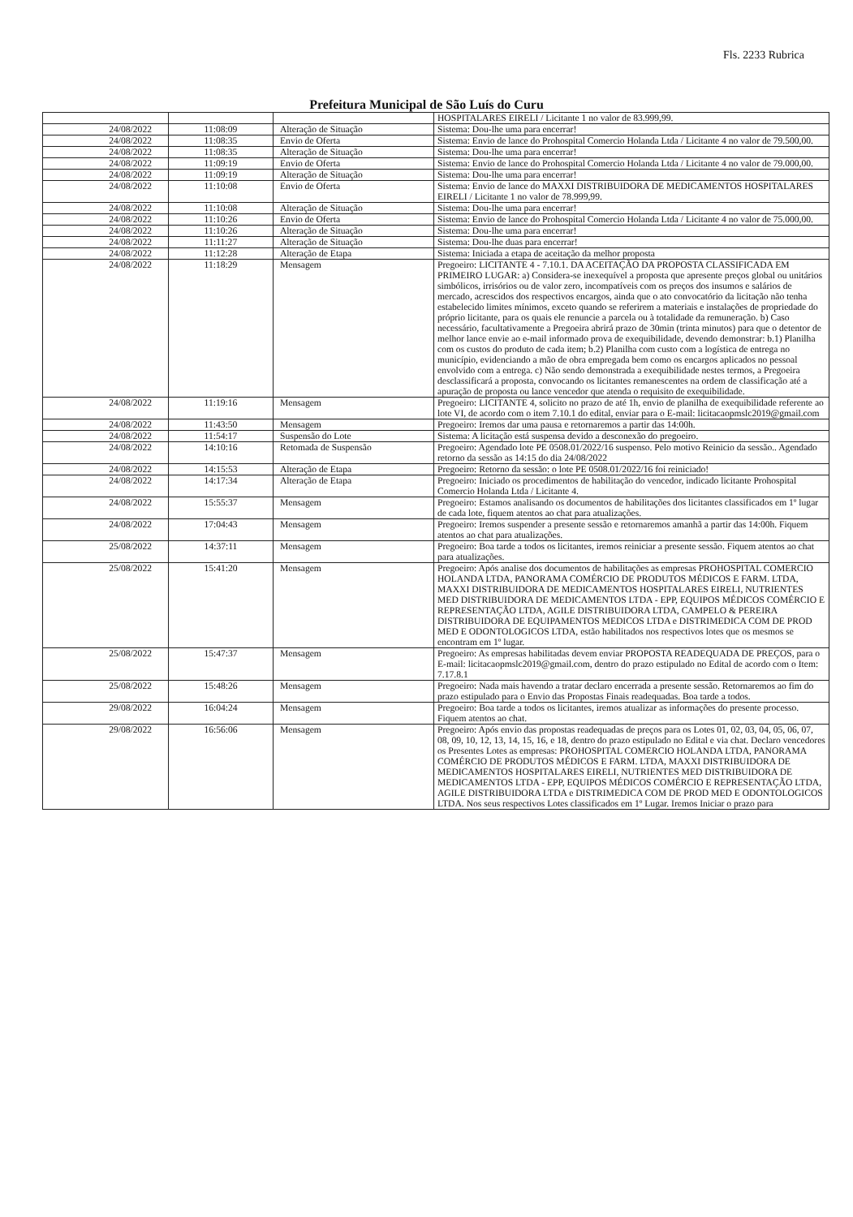Fls. 2233 Rubrica
Prefeitura Municipal de São Luís do Curu
| | | | HOSPITALARES EIRELI / Licitante 1 no valor de 83.999,99. |
| 24/08/2022 | 11:08:09 | Alteração de Situação | Sistema: Dou-lhe uma para encerrar! |
| 24/08/2022 | 11:08:35 | Envio de Oferta | Sistema: Envio de lance do Prohospital Comercio Holanda Ltda / Licitante 4 no valor de 79.500,00. |
| 24/08/2022 | 11:08:35 | Alteração de Situação | Sistema: Dou-lhe uma para encerrar! |
| 24/08/2022 | 11:09:19 | Envio de Oferta | Sistema: Envio de lance do Prohospital Comercio Holanda Ltda / Licitante 4 no valor de 79.000,00. |
| 24/08/2022 | 11:09:19 | Alteração de Situação | Sistema: Dou-lhe uma para encerrar! |
| 24/08/2022 | 11:10:08 | Envio de Oferta | Sistema: Envio de lance do MAXXI DISTRIBUIDORA DE MEDICAMENTOS HOSPITALARES EIRELI / Licitante 1 no valor de 78.999,99. |
| 24/08/2022 | 11:10:08 | Alteração de Situação | Sistema: Dou-lhe uma para encerrar! |
| 24/08/2022 | 11:10:26 | Envio de Oferta | Sistema: Envio de lance do Prohospital Comercio Holanda Ltda / Licitante 4 no valor de 75.000,00. |
| 24/08/2022 | 11:10:26 | Alteração de Situação | Sistema: Dou-lhe uma para encerrar! |
| 24/08/2022 | 11:11:27 | Alteração de Situação | Sistema: Dou-lhe duas para encerrar! |
| 24/08/2022 | 11:12:28 | Alteração de Etapa | Sistema: Iniciada a etapa de aceitação da melhor proposta |
| 24/08/2022 | 11:18:29 | Mensagem | Pregoeiro: LICITANTE 4 - 7.10.1. DA ACEITAÇÃO DA PROPOSTA CLASSIFICADA EM PRIMEIRO LUGAR: a) Considera-se inexequível a proposta que apresente preços global ou unitários simbólicos, irrisórios ou de valor zero, incompatíveis com os preços dos insumos e salários de mercado, acrescidos dos respectivos encargos, ainda que o ato convocatório da licitação não tenha estabelecido limites mínimos, exceto quando se referirem a materiais e instalações de propriedade do próprio licitante, para os quais ele renuncie a parcela ou à totalidade da remuneração. b) Caso necessário, facultativamente a Pregoeira abrirá prazo de 30min (trinta minutos) para que o detentor de melhor lance envie ao e-mail informado prova de exequibilidade, devendo demonstrar: b.1) Planilha com os custos do produto de cada item; b.2) Planilha com custo com a logística de entrega no município, evidenciando a mão de obra empregada bem como os encargos aplicados no pessoal envolvido com a entrega. c) Não sendo demonstrada a exequibilidade nestes termos, a Pregoeira desclassificará a proposta, convocando os licitantes remanescentes na ordem de classificação até a apuração de proposta ou lance vencedor que atenda o requisito de exequibilidade. |
| 24/08/2022 | 11:19:16 | Mensagem | Pregoeiro: LICITANTE 4, solicito no prazo de até 1h, envio de planilha de exequibilidade referente ao lote VI, de acordo com o item 7.10.1 do edital, enviar para o E-mail: licitacaopmslc2019@gmail.com |
| 24/08/2022 | 11:43:50 | Mensagem | Pregoeiro: Iremos dar uma pausa e retornaremos a partir das 14:00h. |
| 24/08/2022 | 11:54:17 | Suspensão do Lote | Sistema: A licitação está suspensa devido a desconexão do pregoeiro. |
| 24/08/2022 | 14:10:16 | Retomada de Suspensão | Pregoeiro: Agendado lote PE 0508.01/2022/16 suspenso. Pelo motivo Reinicio da sessão.. Agendado retorno da sessão as 14:15 do dia 24/08/2022 |
| 24/08/2022 | 14:15:53 | Alteração de Etapa | Pregoeiro: Retorno da sessão: o lote PE 0508.01/2022/16 foi reiniciado! |
| 24/08/2022 | 14:17:34 | Alteração de Etapa | Pregoeiro: Iniciado os procedimentos de habilitação do vencedor, indicado licitante Prohospital Comercio Holanda Ltda / Licitante 4. |
| 24/08/2022 | 15:55:37 | Mensagem | Pregoeiro: Estamos analisando os documentos de habilitações dos licitantes classificados em 1º lugar de cada lote, fiquem atentos ao chat para atualizações. |
| 24/08/2022 | 17:04:43 | Mensagem | Pregoeiro: Iremos suspender a presente sessão e retornaremos amanhã a partir das 14:00h. Fiquem atentos ao chat para atualizações. |
| 25/08/2022 | 14:37:11 | Mensagem | Pregoeiro: Boa tarde a todos os licitantes, iremos reiniciar a presente sessão. Fiquem atentos ao chat para atualizações. |
| 25/08/2022 | 15:41:20 | Mensagem | Pregoeiro: Após analise dos documentos de habilitações as empresas PROHOSPITAL COMERCIO HOLANDA LTDA, PANORAMA COMÉRCIO DE PRODUTOS MÉDICOS E FARM. LTDA, MAXXI DISTRIBUIDORA DE MEDICAMENTOS HOSPITALARES EIRELI, NUTRIENTES MED DISTRIBUIDORA DE MEDICAMENTOS LTDA - EPP, EQUIPOS MÉDICOS COMÉRCIO E REPRESENTAÇÃO LTDA, AGILE DISTRIBUIDORA LTDA, CAMPELO & PEREIRA DISTRIBUIDORA DE EQUIPAMENTOS MEDICOS LTDA e DISTRIMEDICA COM DE PROD MED E ODONTOLOGICOS LTDA, estão habilitados nos respectivos lotes que os mesmos se encontram em 1º lugar. |
| 25/08/2022 | 15:47:37 | Mensagem | Pregoeiro: As empresas habilitadas devem enviar PROPOSTA READEQUADA DE PREÇOS, para o E-mail: licitacaopmslc2019@gmail.com, dentro do prazo estipulado no Edital de acordo com o Item: 7.17.8.1 |
| 25/08/2022 | 15:48:26 | Mensagem | Pregoeiro: Nada mais havendo a tratar declaro encerrada a presente sessão. Retornaremos ao fim do prazo estipulado para o Envio das Propostas Finais readequadas. Boa tarde a todos. |
| 29/08/2022 | 16:04:24 | Mensagem | Pregoeiro: Boa tarde a todos os licitantes, iremos atualizar as informações do presente processo. Fiquem atentos ao chat. |
| 29/08/2022 | 16:56:06 | Mensagem | Pregoeiro: Após envio das propostas readequadas de preços para os Lotes 01, 02, 03, 04, 05, 06, 07, 08, 09, 10, 12, 13, 14, 15, 16, e 18, dentro do prazo estipulado no Edital e via chat. Declaro vencedores os Presentes Lotes as empresas: PROHOSPITAL COMERCIO HOLANDA LTDA, PANORAMA COMÉRCIO DE PRODUTOS MÉDICOS E FARM. LTDA, MAXXI DISTRIBUIDORA DE MEDICAMENTOS HOSPITALARES EIRELI, NUTRIENTES MED DISTRIBUIDORA DE MEDICAMENTOS LTDA - EPP, EQUIPOS MÉDICOS COMÉRCIO E REPRESENTAÇÃO LTDA, AGILE DISTRIBUIDORA LTDA e DISTRIMEDICA COM DE PROD MED E ODONTOLOGICOS LTDA. Nos seus respectivos Lotes classificados em 1º Lugar. Iremos Iniciar o prazo para |